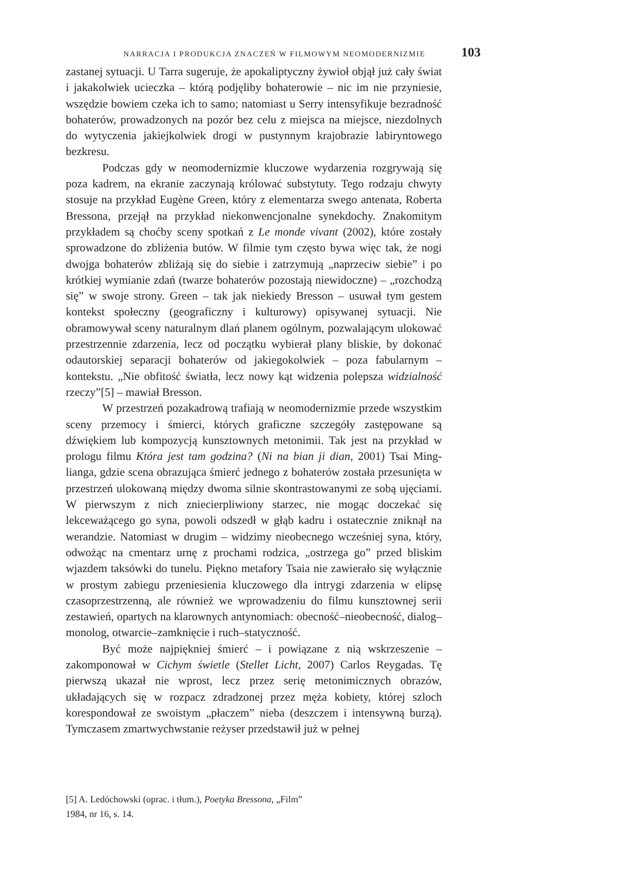NARRACJA I PRODUKCJA ZNACZEŃ W FILMOWYM NEOMODERNIZMIE 103
zastanej sytuacji. U Tarra sugeruje, że apokaliptyczny żywioł objął już cały świat i jakakolwiek ucieczka – którą podjęliby bohaterowie – nic im nie przyniesie, wszędzie bowiem czeka ich to samo; natomiast u Serry intensyfikuje bezradność bohaterów, prowadzonych na pozór bez celu z miejsca na miejsce, niezdolnych do wytyczenia jakiejkolwiek drogi w pustynnym krajobrazie labiryntowego bezkresu.
Podczas gdy w neomodernizmie kluczowe wydarzenia rozgrywają się poza kadrem, na ekranie zaczynają królować substytuty. Tego rodzaju chwyty stosuje na przykład Eugène Green, który z elementarza swego antenata, Roberta Bressona, przejął na przykład niekonwencjonalne synekdochy. Znakomitym przykładem są choćby sceny spotkań z Le monde vivant (2002), które zostały sprowadzone do zbliżenia butów. W filmie tym często bywa więc tak, że nogi dwojga bohaterów zbliżają się do siebie i zatrzymują „naprzeciw siebie” i po krótkiej wymianie zdań (twarze bohaterów pozostają niewidoczne) – „rozchodzą się” w swoje strony. Green – tak jak niekiedy Bresson – usuwał tym gestem kontekst społeczny (geograficzny i kulturowy) opisywanej sytuacji. Nie obramowywał sceny naturalnym dlań planem ogólnym, pozwalającym ulokować przestrzennie zdarzenia, lecz od początku wybierał plany bliskie, by dokonać odautorskiej separacji bohaterów od jakiegokolwiek – poza fabularnym – kontekstu. „Nie obfitość światła, lecz nowy kąt widzenia polepsza widzialność rzeczy”[5] – mawiał Bresson.
W przestrzeń pozakadrową trafiają w neomodernizmie przede wszystkim sceny przemocy i śmierci, których graficzne szczegóły zastępowane są dźwiękiem lub kompozycją kunsztownych metonimii. Tak jest na przykład w prologu filmu Która jest tam godzina? (Ni na bian ji dian, 2001) Tsai Ming-lianga, gdzie scena obrazująca śmierć jednego z bohaterów została przesunięta w przestrzeń ulokowaną między dwoma silnie skontrastowanymi ze sobą ujęciami. W pierwszym z nich zniecierpliwiony starzec, nie mogąc doczekać się lekceważącego go syna, powoli odszedł w głąb kadru i ostatecznie zniknął na werandzie. Natomiast w drugim – widzimy nieobecnego wcześniej syna, który, odwożąc na cmentarz urnę z prochami rodzica, „ostrzega go” przed bliskim wjazdem taksówki do tunelu. Piękno metafory Tsaia nie zawierało się wyłącznie w prostym zabiegu przeniesienia kluczowego dla intrygi zdarzenia w elipsę czasoprzestrzenną, ale również we wprowadzeniu do filmu kunsztownej serii zestawień, opartych na klarownych antynomiach: obecność–nieobecność, dialog–monolog, otwarcie–zamknięcie i ruch–statyczność.
Być może najpiękniej śmierć – i powiązane z nią wskrzeszenie – zakomponował w Cichym świetle (Stellet Licht, 2007) Carlos Reygadas. Tę pierwszą ukazał nie wprost, lecz przez serię metonimicznych obrazów, układających się w rozpacz zdradzonej przez męża kobiety, której szloch korespondował ze swoistym „płaczem” nieba (deszczem i intensywną burzą). Tymczasem zmartwychwstanie reżyser przedstawił już w pełnej
[5] A. Ledóchowski (oprac. i tłum.), Poetyka Bressona, „Film” 1984, nr 16, s. 14.